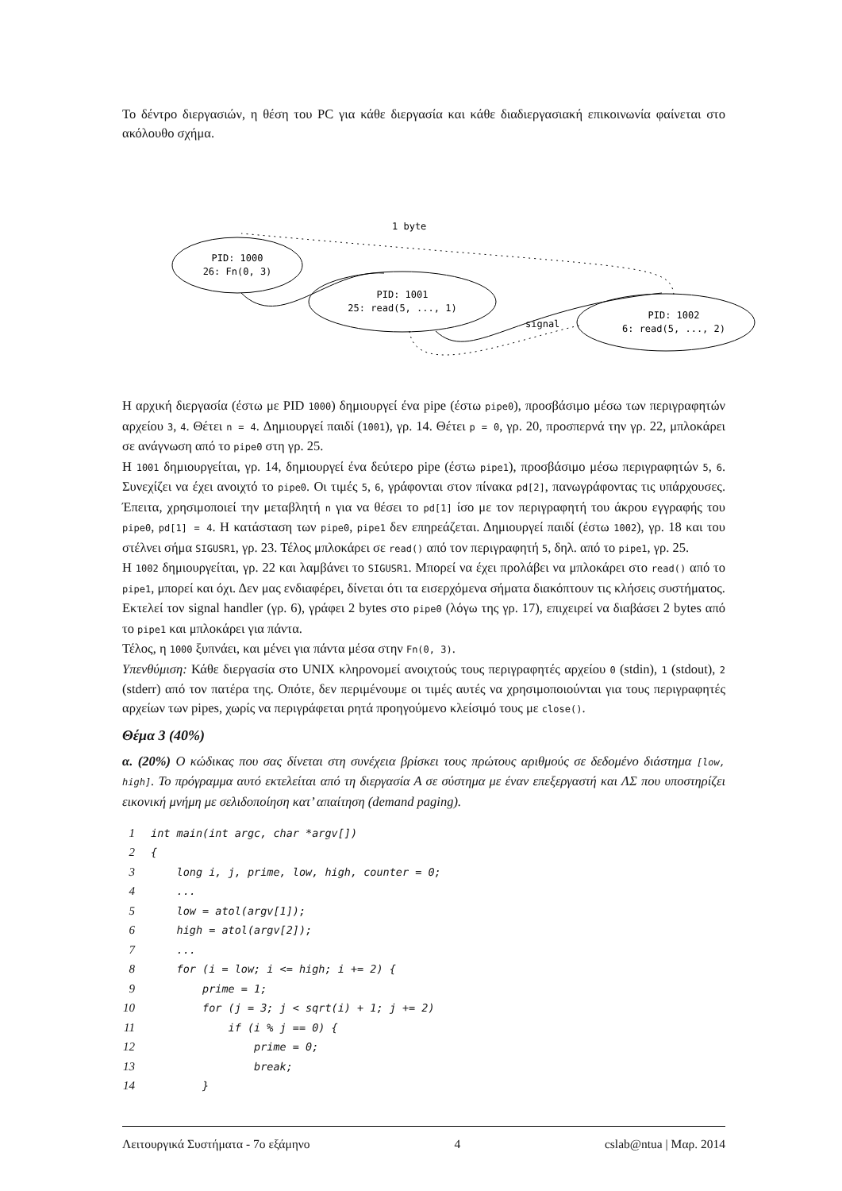Το δέντρο διεργασιών, η θέση του PC για κάθε διεργασία και κάθε διαδιεργασιακή επικοινωνία φαίνεται στο ακόλουθο σχήμα.
PID: 1000
26: Fn(0, 3)
PID: 1001
25: read(5, ..., 1)
PID: 1002
6: read(5, ..., 2)
1 byte
signal
Η αρχική διεργασία (έστω με PID 1000) δημιουργεί ένα pipe (έστω pipe0), προσβάσιμο μέσω των περιγραφητών αρχείου 3, 4. Θέτει n = 4. Δημιουργεί παιδί (1001), γρ. 14. Θέτει p = 0, γρ. 20, προσπερνά την γρ. 22, μπλοκάρει σε ανάγνωση από το pipe0 στη γρ. 25.
Η 1001 δημιουργείται, γρ. 14, δημιουργεί ένα δεύτερο pipe (έστω pipe1), προσβάσιμο μέσω περιγραφητών 5, 6. Συνεχίζει να έχει ανοιχτό το pipe0. Οι τιμές 5, 6, γράφονται στον πίνακα pd[2], πανωγράφοντας τις υπάρχουσες. Έπειτα, χρησιμοποιεί την μεταβλητή n για να θέσει το pd[1] ίσο με τον περιγραφητή του άκρου εγγραφής του pipe0, pd[1] = 4. Η κατάσταση των pipe0, pipe1 δεν επηρεάζεται. Δημιουργεί παιδί (έστω 1002), γρ. 18 και του στέλνει σήμα SIGUSR1, γρ. 23. Τέλος μπλοκάρει σε read() από τον περιγραφητή 5, δηλ. από το pipe1, γρ. 25.
Η 1002 δημιουργείται, γρ. 22 και λαμβάνει το SIGUSR1. Μπορεί να έχει προλάβει να μπλοκάρει στο read() από το pipe1, μπορεί και όχι. Δεν μας ενδιαφέρει, δίνεται ότι τα εισερχόμενα σήματα διακόπτουν τις κλήσεις συστήματος. Εκτελεί τον signal handler (γρ. 6), γράφει 2 bytes στο pipe0 (λόγω της γρ. 17), επιχειρεί να διαβάσει 2 bytes από το pipe1 και μπλοκάρει για πάντα.
Τέλος, η 1000 ξυπνάει, και μένει για πάντα μέσα στην Fn(0, 3).
Υπενθύμιση: Κάθε διεργασία στο UNIX κληρονομεί ανοιχτούς τους περιγραφητές αρχείου 0 (stdin), 1 (stdout), 2 (stderr) από τον πατέρα της. Οπότε, δεν περιμένουμε οι τιμές αυτές να χρησιμοποιούνται για τους περιγραφητές αρχείων των pipes, χωρίς να περιγράφεται ρητά προηγούμενο κλείσιμό τους με close().
Θέμα 3 (40%)
α. (20%) Ο κώδικας που σας δίνεται στη συνέχεια βρίσκει τους πρώτους αριθμούς σε δεδομένο διάστημα [low, high]. Το πρόγραμμα αυτό εκτελείται από τη διεργασία Α σε σύστημα με έναν επεξεργαστή και ΛΣ που υποστηρίζει εικονική μνήμη με σελιδοποίηση κατ’ απαίτηση (demand paging).
| 1 | int main(int argc, char *argv[]) |
| 2 | { |
| 3 | long i, j, prime, low, high, counter = 0; |
| 4 | ... |
| 5 | low = atol(argv[1]); |
| 6 | high = atol(argv[2]); |
| 7 | ... |
| 8 | for (i = low; i <= high; i += 2) { |
| 9 | prime = 1; |
| 10 | for (j = 3; j < sqrt(i) + 1; j += 2) |
| 11 | if (i % j == 0) { |
| 12 | prime = 0; |
| 13 | break; |
| 14 | } |
Λειτουργικά Συστήματα - 7ο εξάμηνο 4 cslab@ntua | Μαρ. 2014